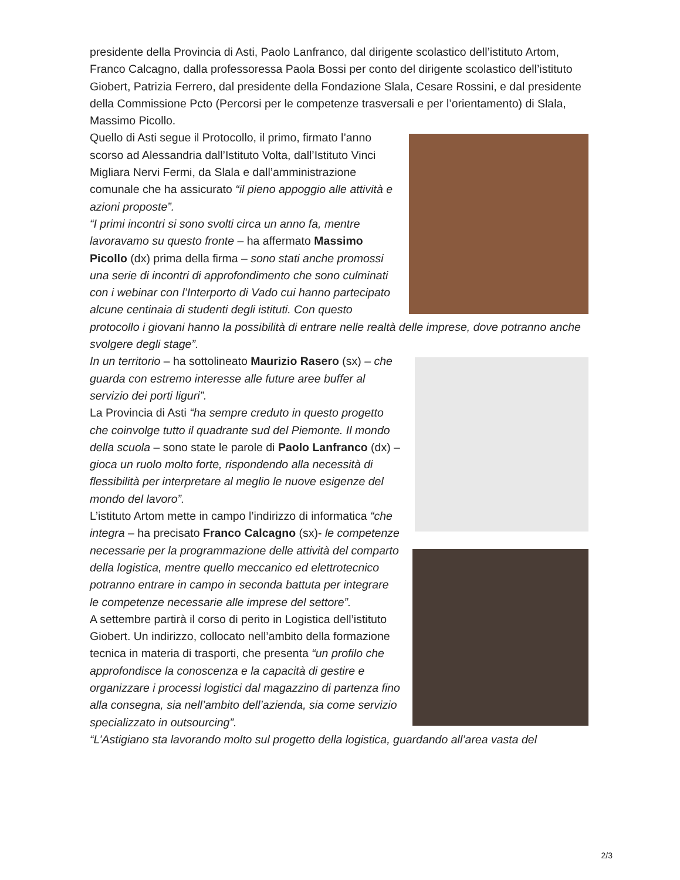presidente della Provincia di Asti, Paolo Lanfranco, dal dirigente scolastico dell’istituto Artom, Franco Calcagno, dalla professoressa Paola Bossi per conto del dirigente scolastico dell’istituto Giobert, Patrizia Ferrero, dal presidente della Fondazione Slala, Cesare Rossini, e dal presidente della Commissione Pcto (Percorsi per le competenze trasversali e per l’orientamento) di Slala, Massimo Picollo.
Quello di Asti segue il Protocollo, il primo, firmato l’anno scorso ad Alessandria dall’Istituto Volta, dall’Istituto Vinci Migliara Nervi Fermi, da Slala e dall’amministrazione comunale che ha assicurato “il pieno appoggio alle attività e azioni proposte”.
“I primi incontri si sono svolti circa un anno fa, mentre lavoravamo su questo fronte – ha affermato Massimo Picollo (dx) prima della firma – sono stati anche promossi una serie di incontri di approfondimento che sono culminati con i webinar con l’Interporto di Vado cui hanno partecipato alcune centinaia di studenti degli istituti. Con questo protocollo i giovani hanno la possibilità di entrare nelle realtà delle imprese, dove potranno anche svolgere degli stage”.
In un territorio – ha sottolineato Maurizio Rasero (sx) – che guarda con estremo interesse alle future aree buffer al servizio dei porti liguri”.
La Provincia di Asti “ha sempre creduto in questo progetto che coinvolge tutto il quadrante sud del Piemonte. Il mondo della scuola – sono state le parole di Paolo Lanfranco (dx) – gioca un ruolo molto forte, rispondendo alla necessità di flessibilità per interpretare al meglio le nuove esigenze del mondo del lavoro”.
L’istituto Artom mette in campo l’indirizzo di informatica “che integra – ha precisato Franco Calcagno (sx)- le competenze necessarie per la programmazione delle attività del comparto della logistica, mentre quello meccanico ed elettrotecnico potranno entrare in campo in seconda battuta per integrare le competenze necessarie alle imprese del settore”.
A settembre partirà il corso di perito in Logistica dell’istituto Giobert. Un indirizzo, collocato nell’ambito della formazione tecnica in materia di trasporti, che presenta “un profilo che approfondisce la conoscenza e la capacità di gestire e organizzare i processi logistici dal magazzino di partenza fino alla consegna, sia nell’ambito dell’azienda, sia come servizio specializzato in outsourcing”.
“L’Astigiano sta lavorando molto sul progetto della logistica, guardando all’area vasta del
2/3